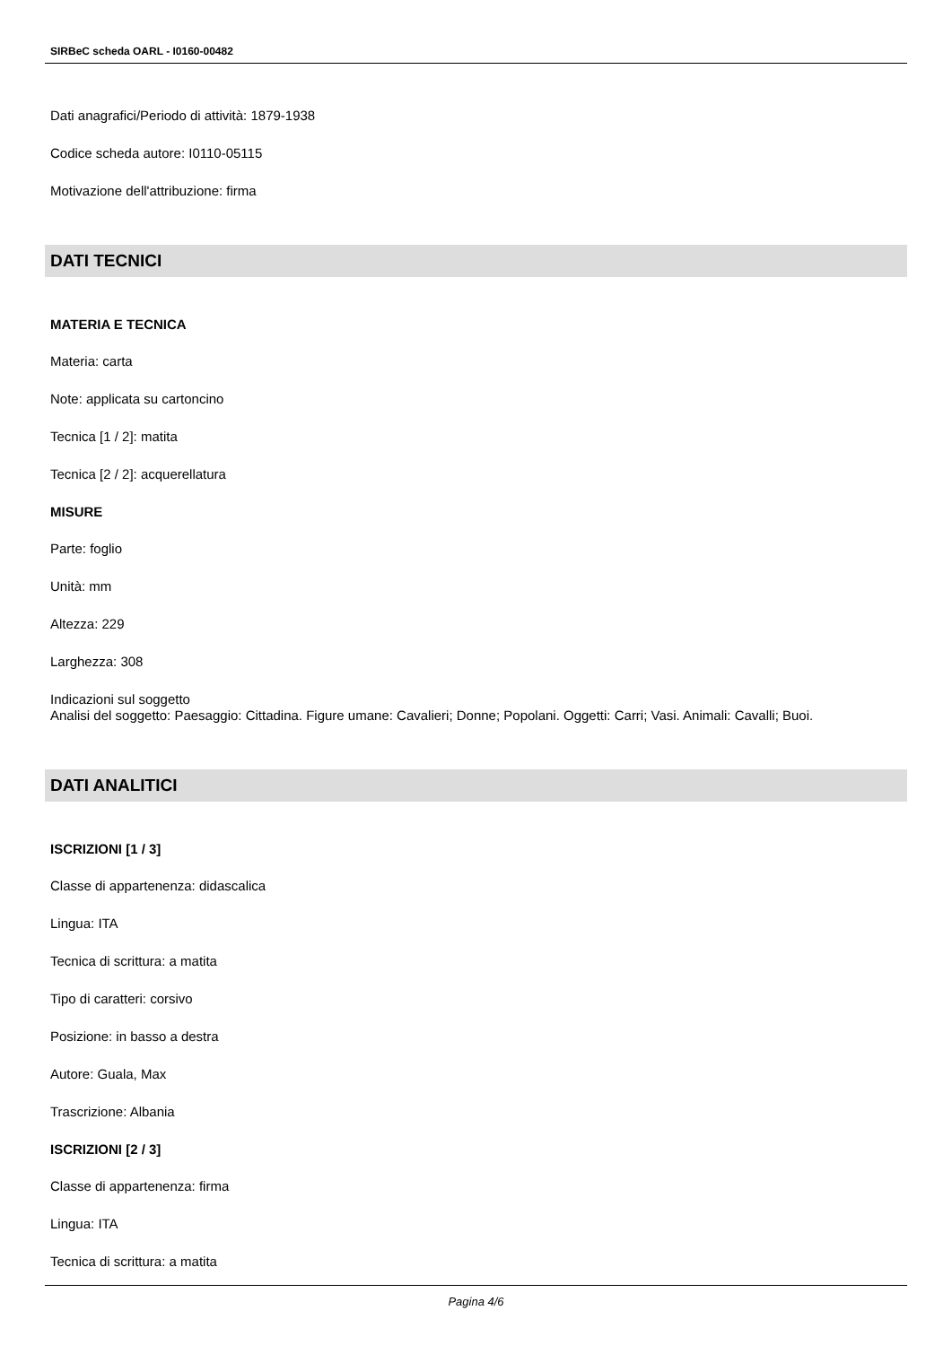SIRBeC scheda OARL - I0160-00482
Dati anagrafici/Periodo di attività: 1879-1938
Codice scheda autore: I0110-05115
Motivazione dell'attribuzione: firma
DATI TECNICI
MATERIA E TECNICA
Materia: carta
Note: applicata su cartoncino
Tecnica [1 / 2]: matita
Tecnica [2 / 2]: acquerellatura
MISURE
Parte: foglio
Unità: mm
Altezza: 229
Larghezza: 308
Indicazioni sul soggetto
Analisi del soggetto: Paesaggio: Cittadina. Figure umane: Cavalieri; Donne; Popolani. Oggetti: Carri; Vasi. Animali: Cavalli; Buoi.
DATI ANALITICI
ISCRIZIONI [1 / 3]
Classe di appartenenza: didascalica
Lingua: ITA
Tecnica di scrittura: a matita
Tipo di caratteri: corsivo
Posizione: in basso a destra
Autore: Guala, Max
Trascrizione: Albania
ISCRIZIONI [2 / 3]
Classe di appartenenza: firma
Lingua: ITA
Tecnica di scrittura: a matita
Pagina 4/6